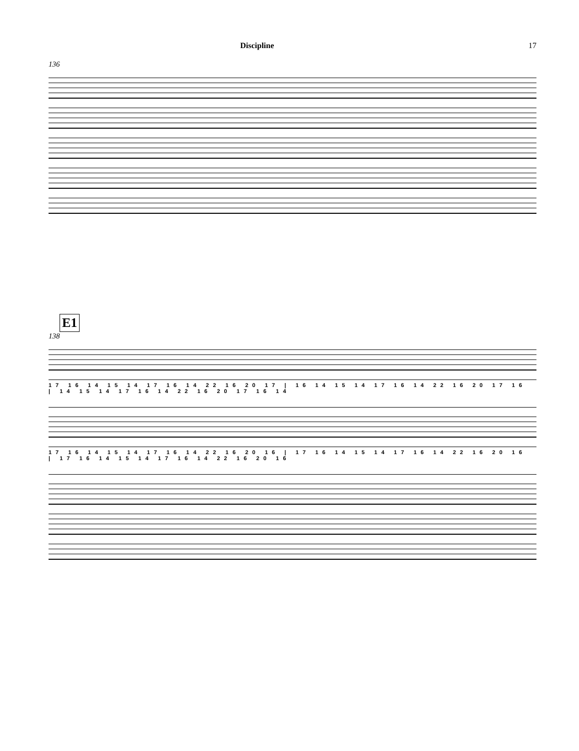Discipline 17
136
E1
138
17 16 14 15 14 17 16 14 22 16 20 17 | 16 14 15 14 17 16 14 22 16 20 17 16 | 14 15 14 17 16 14 22 16 20 17 16 14
17 16 14 15 14 17 16 14 22 16 20 16 | 17 16 14 15 14 17 16 14 22 16 20 16 | 17 16 14 15 14 17 16 14 22 16 20 16